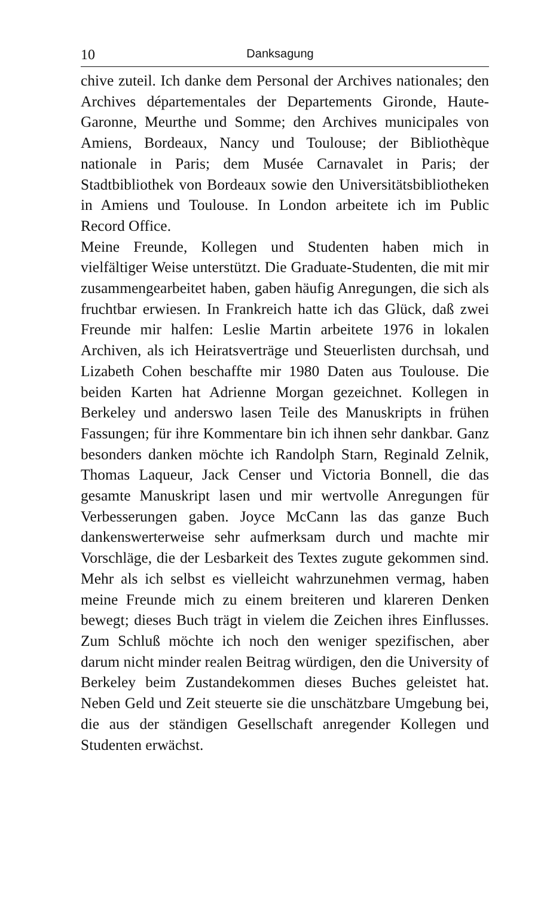10 Danksagung
chive zuteil. Ich danke dem Personal der Archives nationales; den Archives départementales der Departements Gironde, Haute-Garonne, Meurthe und Somme; den Archives municipales von Amiens, Bordeaux, Nancy und Toulouse; der Bibliothèque nationale in Paris; dem Musée Carnavalet in Paris; der Stadtbibliothek von Bordeaux sowie den Universitätsbibliotheken in Amiens und Toulouse. In London arbeitete ich im Public Record Office.
Meine Freunde, Kollegen und Studenten haben mich in vielfältiger Weise unterstützt. Die Graduate-Studenten, die mit mir zusammengearbeitet haben, gaben häufig Anregungen, die sich als fruchtbar erwiesen. In Frankreich hatte ich das Glück, daß zwei Freunde mir halfen: Leslie Martin arbeitete 1976 in lokalen Archiven, als ich Heiratsverträge und Steuerlisten durchsah, und Lizabeth Cohen beschaffte mir 1980 Daten aus Toulouse. Die beiden Karten hat Adrienne Morgan gezeichnet. Kollegen in Berkeley und anderswo lasen Teile des Manuskripts in frühen Fassungen; für ihre Kommentare bin ich ihnen sehr dankbar. Ganz besonders danken möchte ich Randolph Starn, Reginald Zelnik, Thomas Laqueur, Jack Censer und Victoria Bonnell, die das gesamte Manuskript lasen und mir wertvolle Anregungen für Verbesserungen gaben. Joyce McCann las das ganze Buch dankenswerterweise sehr aufmerksam durch und machte mir Vorschläge, die der Lesbarkeit des Textes zugute gekommen sind. Mehr als ich selbst es vielleicht wahrzunehmen vermag, haben meine Freunde mich zu einem breiteren und klareren Denken bewegt; dieses Buch trägt in vielem die Zeichen ihres Einflusses. Zum Schluß möchte ich noch den weniger spezifischen, aber darum nicht minder realen Beitrag würdigen, den die University of Berkeley beim Zustandekommen dieses Buches geleistet hat. Neben Geld und Zeit steuerte sie die unschätzbare Umgebung bei, die aus der ständigen Gesellschaft anregender Kollegen und Studenten erwächst.